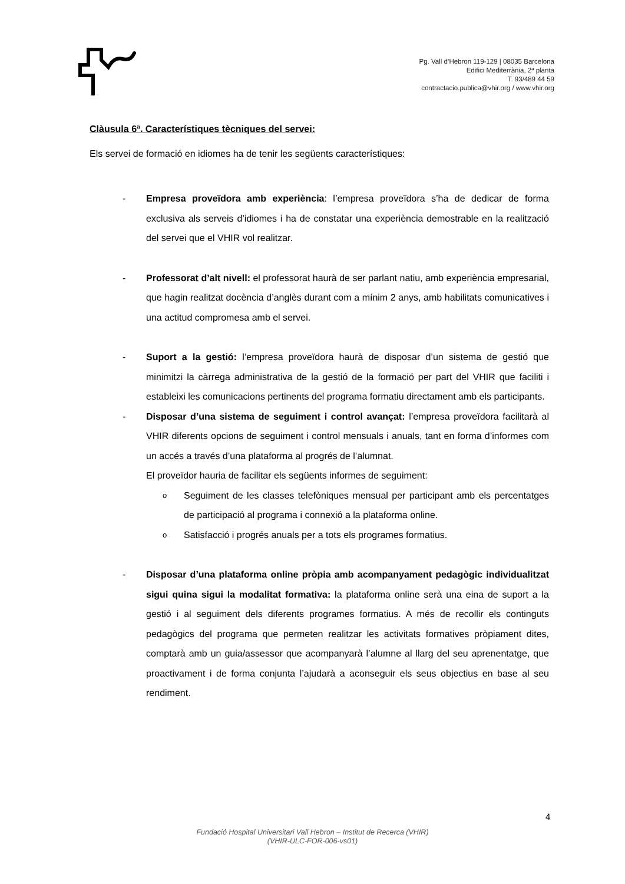Pg. Vall d’Hebron 119-129 | 08035 Barcelona
Edifici Mediterrània, 2ª planta
T. 93/489 44 59
contractacio.publica@vhir.org / www.vhir.org
Clàusula 6ª. Característiques tècniques del servei:
Els servei de formació en idiomes ha de tenir les següents característiques:
- Empresa proveïdora amb experiència: l’empresa proveïdora s’ha de dedicar de forma exclusiva als serveis d’idiomes i ha de constatar una experiència demostrable en la realització del servei que el VHIR vol realitzar.
- Professorat d’alt nivell: el professorat haurà de ser parlant natiu, amb experiència empresarial, que hagin realitzat docència d’anglès durant com a mínim 2 anys, amb habilitats comunicatives i una actitud compromesa amb el servei.
- Suport a la gestió: l’empresa proveïdora haurà de disposar d’un sistema de gestió que minimitzi la càrrega administrativa de la gestió de la formació per part del VHIR que faciliti i estableixi les comunicacions pertinents del programa formatiu directament amb els participants.
- Disposar d’una sistema de seguiment i control avançat: l’empresa proveïdora facilitarà al VHIR diferents opcions de seguiment i control mensuals i anuals, tant en forma d’informes com un accés a través d’una plataforma al progrés de l’alumnat.
El proveïdor hauria de facilitar els següents informes de seguiment:
o
Seguiment de les classes telefòniques mensual per participant amb els percentatges de participació al programa i connexió a la plataforma online.
o
Satisfacció i progrés anuals per a tots els programes formatius.
- Disposar d’una plataforma online pròpia amb acompanyament pedagògic individualitzat sigui quina sigui la modalitat formativa: la plataforma online serà una eina de suport a la gestió i al seguiment dels diferents programes formatius. A més de recollir els continguts pedagògics del programa que permeten realitzar les activitats formatives pròpiament dites, comptarà amb un guia/assessor que acompanyarà l’alumne al llarg del seu aprenentatge, que proactivament i de forma conjunta l’ajudarà a aconseguir els seus objectius en base al seu rendiment.
4
Fundació Hospital Universitari Vall Hebron – Institut de Recerca (VHIR)
(VHIR-ULC-FOR-006-vs01)